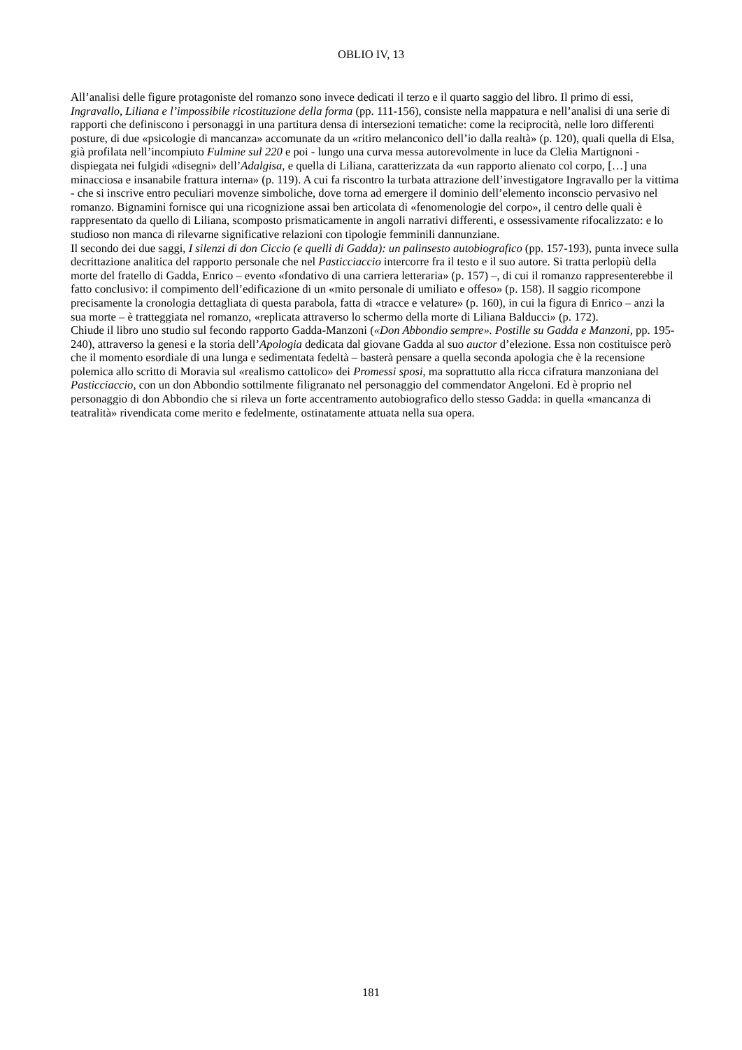OBLIO IV, 13
All’analisi delle figure protagoniste del romanzo sono invece dedicati il terzo e il quarto saggio del libro. Il primo di essi, Ingravallo, Liliana e l’impossibile ricostituzione della forma (pp. 111-156), consiste nella mappatura e nell’analisi di una serie di rapporti che definiscono i personaggi in una partitura densa di intersezioni tematiche: come la reciprocità, nelle loro differenti posture, di due «psicologie di mancanza» accomunate da un «ritiro melanconico dell’io dalla realtà» (p. 120), quali quella di Elsa, già profilata nell’incompiuto Fulmine sul 220 e poi - lungo una curva messa autorevolmente in luce da Clelia Martignoni - dispiegata nei fulgidi «disegni» dell’Adalgisa, e quella di Liliana, caratterizzata da «un rapporto alienato col corpo, […] una minacciosa e insanabile frattura interna» (p. 119). A cui fa riscontro la turbata attrazione dell’investigatore Ingravallo per la vittima - che si inscrive entro peculiari movenze simboliche, dove torna ad emergere il dominio dell’elemento inconscio pervasivo nel romanzo. Bignamini fornisce qui una ricognizione assai ben articolata di «fenomenologie del corpo», il centro delle quali è rappresentato da quello di Liliana, scomposto prismaticamente in angoli narrativi differenti, e ossessivamente rifocalizzato: e lo studioso non manca di rilevarne significative relazioni con tipologie femminili dannunziane.
Il secondo dei due saggi, I silenzi di don Ciccio (e quelli di Gadda): un palinsesto autobiografico (pp. 157-193), punta invece sulla decrittazione analitica del rapporto personale che nel Pasticciaccio intercorre fra il testo e il suo autore. Si tratta perlopiù della morte del fratello di Gadda, Enrico – evento «fondativo di una carriera letteraria» (p. 157) –, di cui il romanzo rappresenterebbe il fatto conclusivo: il compimento dell’edificazione di un «mito personale di umiliato e offeso» (p. 158). Il saggio ricompone precisamente la cronologia dettagliata di questa parabola, fatta di «tracce e velature» (p. 160), in cui la figura di Enrico – anzi la sua morte – è tratteggiata nel romanzo, «replicata attraverso lo schermo della morte di Liliana Balducci» (p. 172).
Chiude il libro uno studio sul fecondo rapporto Gadda-Manzoni («Don Abbondio sempre». Postille su Gadda e Manzoni, pp. 195-240), attraverso la genesi e la storia dell’Apologia dedicata dal giovane Gadda al suo auctor d’elezione. Essa non costituisce però che il momento esordiale di una lunga e sedimentata fedeltà – basterà pensare a quella seconda apologia che è la recensione polemica allo scritto di Moravia sul «realismo cattolico» dei Promessi sposi, ma soprattutto alla ricca cifratura manzoniana del Pasticciaccio, con un don Abbondio sottilmente filigranato nel personaggio del commendator Angeloni. Ed è proprio nel personaggio di don Abbondio che si rileva un forte accentramento autobiografico dello stesso Gadda: in quella «mancanza di teatralità» rivendicata come merito e fedelmente, ostinatamente attuata nella sua opera.
181